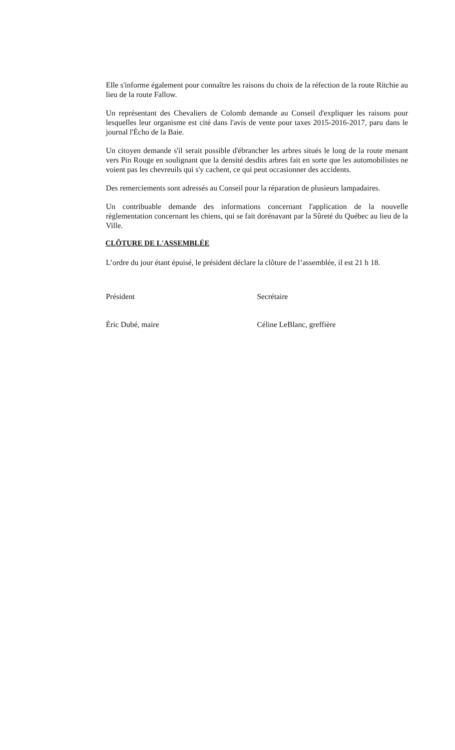Elle s'informe également pour connaître les raisons du choix de la réfection de la route Ritchie au lieu de la route Fallow.
Un représentant des Chevaliers de Colomb demande au Conseil d'expliquer les raisons pour lesquelles leur organisme est cité dans l'avis de vente pour taxes 2015-2016-2017, paru dans le journal l'Écho de la Baie.
Un citoyen demande s'il serait possible d'ébrancher les arbres situés le long de la route menant vers Pin Rouge en soulignant que la densité desdits arbres fait en sorte que les automobilistes ne voient pas les chevreuils qui s'y cachent, ce qui peut occasionner des accidents.
Des remerciements sont adressés au Conseil pour la réparation de plusieurs lampadaires.
Un contribuable demande des informations concernant l'application de la nouvelle règlementation concernant les chiens, qui se fait dorénavant par la Sûreté du Québec au lieu de la Ville.
CLÔTURE DE L'ASSEMBLÉE
L’ordre du jour étant épuisé, le président déclare la clôture de l’assemblée, il est 21 h 18.
Président Secrétaire
Éric Dubé, maire Céline LeBlanc, greffière